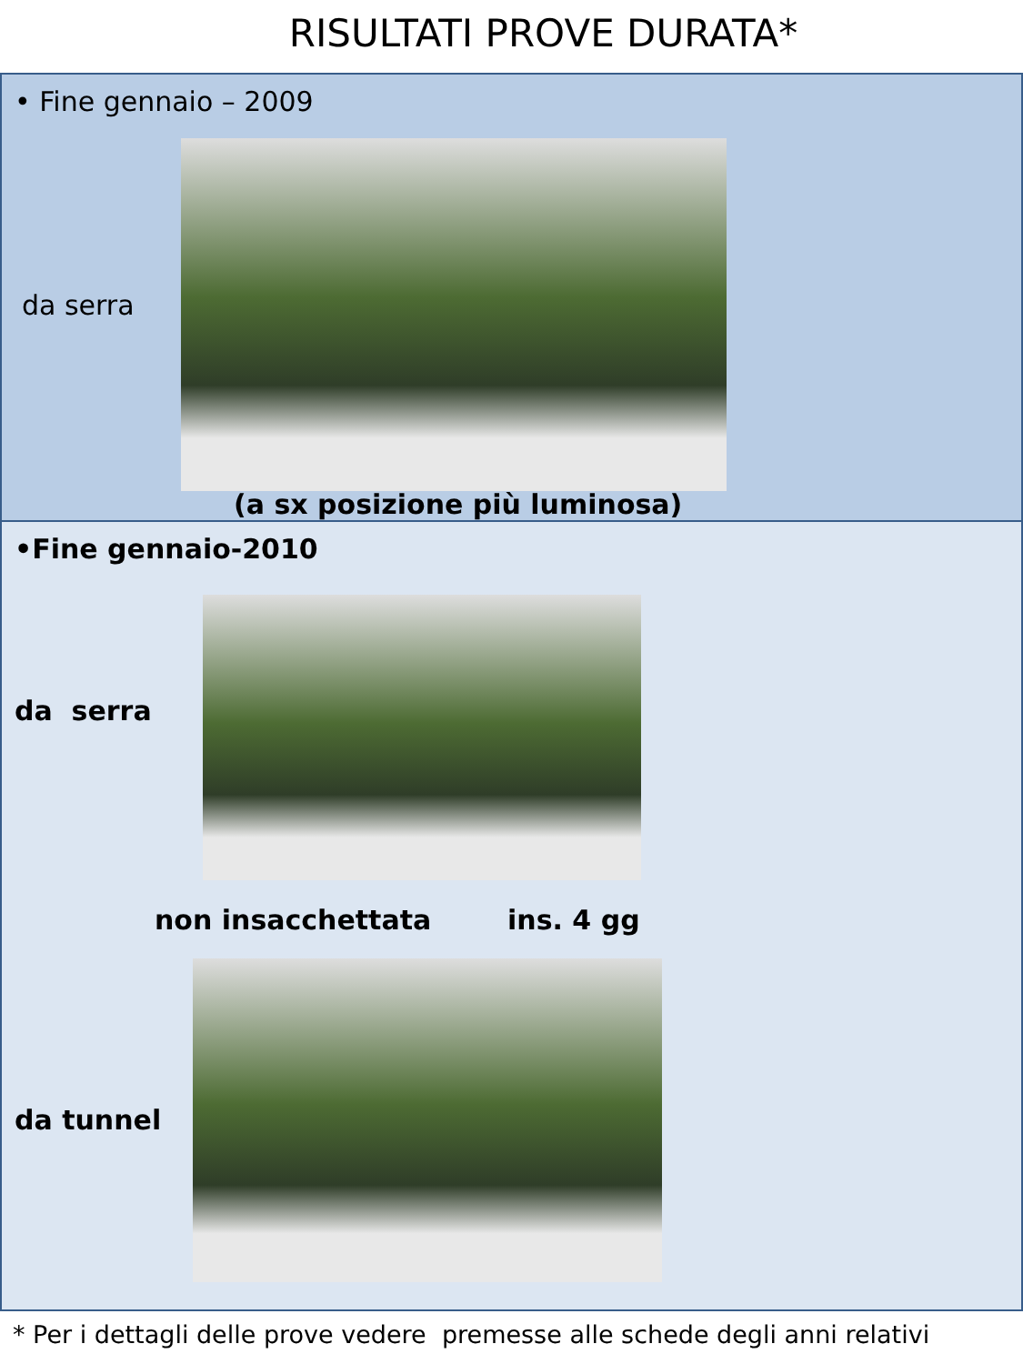RISULTATI PROVE DURATA*
• Fine gennaio – 2009
da serra
(a sx posizione più luminosa)
•Fine gennaio-2010
da serra
non insacchettata ins. 4 gg
da tunnel
* Per i dettagli delle prove vedere premesse alle schede degli anni relativi